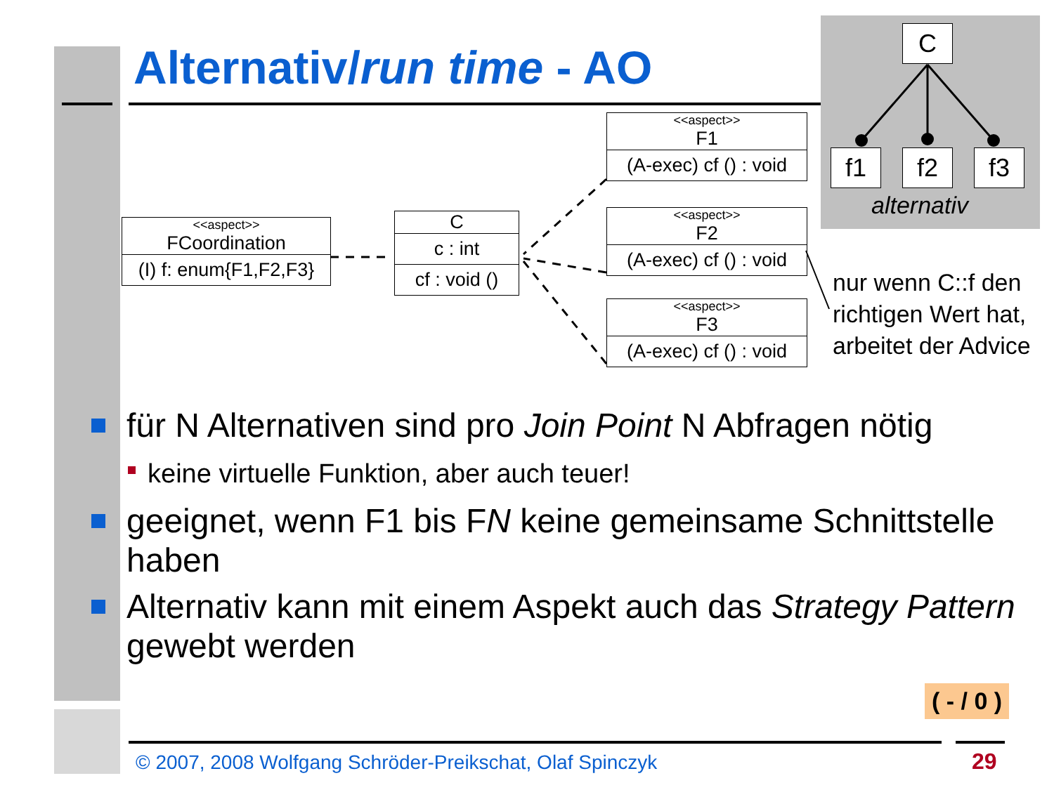Alternativ/run time - AO
C
f1 f2 f3
alternativ
<<aspect>>
FCoordination
(I) f: enum{F1,F2,F3}
C
c : int
cf : void ()
<<aspect>>
F1
(A-exec) cf () : void
<<aspect>>
F2
(A-exec) cf () : void
<<aspect>>
F3
(A-exec) cf () : void
nur wenn C::f den
richtigen Wert hat,
arbeitet der Advice
für N Alternativen sind pro Join Point N Abfragen nötig
keine virtuelle Funktion, aber auch teuer!
geeignet, wenn F1 bis FN keine gemeinsame Schnittstelle haben
Alternativ kann mit einem Aspekt auch das Strategy Pattern gewebt werden
( - / 0 )
© 2007, 2008 Wolfgang Schröder-Preikschat, Olaf Spinczyk
29